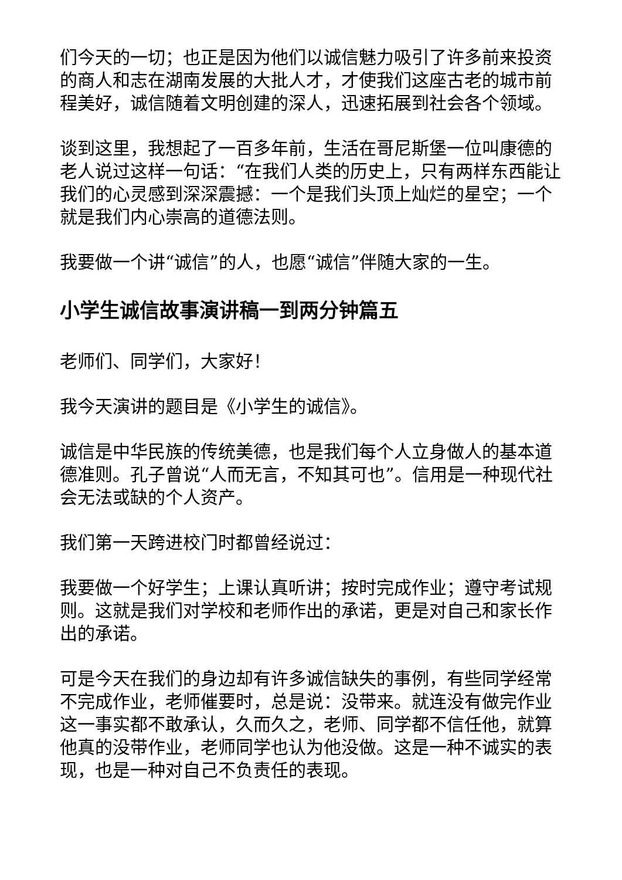们今天的一切；也正是因为他们以诚信魅力吸引了许多前来投资的商人和志在湖南发展的大批人才，才使我们这座古老的城市前程美好，诚信随着文明创建的深人，迅速拓展到社会各个领域。
谈到这里，我想起了一百多年前，生活在哥尼斯堡一位叫康德的老人说过这样一句话：“在我们人类的历史上，只有两样东西能让我们的心灵感到深深震撼：一个是我们头顶上灿烂的星空；一个就是我们内心崇高的道德法则。
我要做一个讲“诚信”的人，也愿“诚信”伴随大家的一生。
小学生诚信故事演讲稿一到两分钟篇五
老师们、同学们，大家好！
我今天演讲的题目是《小学生的诚信》。
诚信是中华民族的传统美德，也是我们每个人立身做人的基本道德准则。孔子曾说“人而无言，不知其可也”。信用是一种现代社会无法或缺的个人资产。
我们第一天跨进校门时都曾经说过：
我要做一个好学生；上课认真听讲；按时完成作业；遵守考试规则。这就是我们对学校和老师作出的承诺，更是对自己和家长作出的承诺。
可是今天在我们的身边却有许多诚信缺失的事例，有些同学经常不完成作业，老师催要时，总是说：没带来。就连没有做完作业这一事实都不敢承认，久而久之，老师、同学都不信任他，就算他真的没带作业，老师同学也认为他没做。这是一种不诚实的表现，也是一种对自己不负责任的表现。